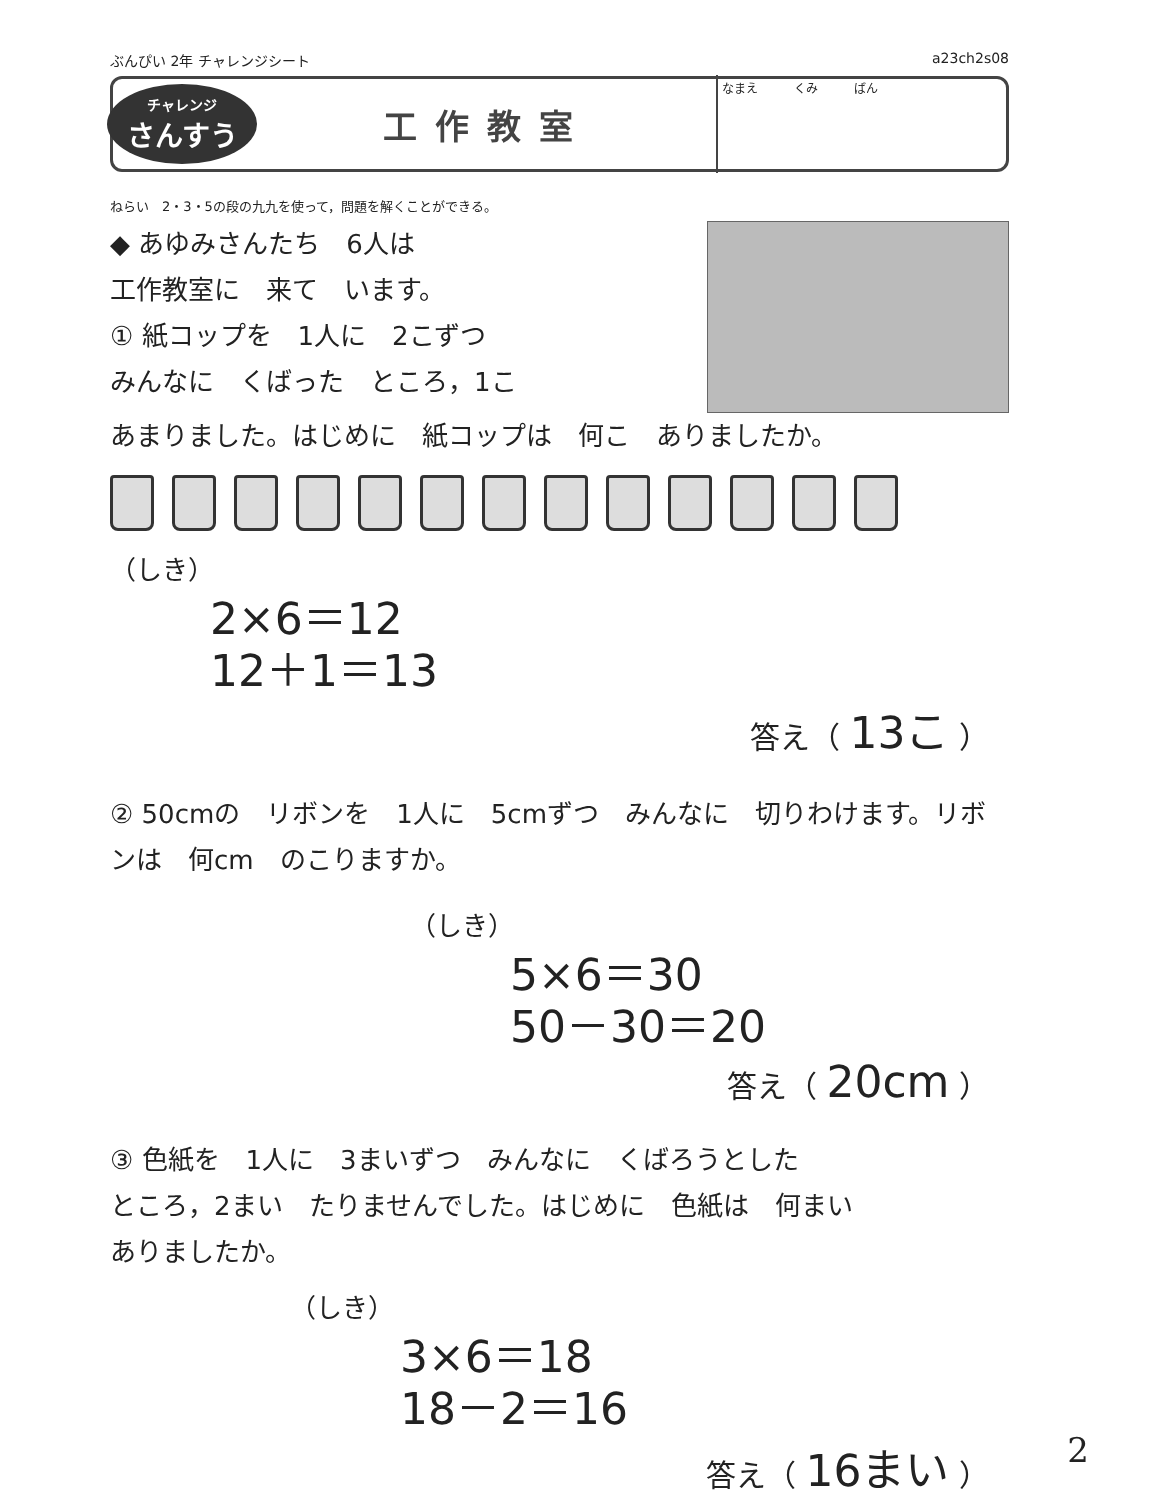ぶんぴい 2年 チャレンジシート a23ch2s08
チャレンジ
さんすう
工作教室
なまえ　　　くみ　　　ばん
ねらい　2・3・5の段の九九を使って，問題を解くことができる。
◆ あゆみさんたち　6人は
工作教室に　来て　います。
① 紙コップを　1人に　2こずつ
みんなに　くばった　ところ，1こ
あまりました。はじめに　紙コップは　何こ　ありましたか。
（しき）
2×6＝12
12＋1＝13
答え（ 13こ ）
② 50cmの　リボンを　1人に　5cmずつ　みんなに　切りわけます。リボンは　何cm　のこりますか。
（しき）
5×6＝30
50－30＝20
答え（ 20cm ）
③ 色紙を　1人に　3まいずつ　みんなに　くばろうとした
ところ，2まい　たりませんでした。はじめに　色紙は　何まい
ありましたか。
（しき）
3×6＝18
18－2＝16
答え（ 16まい ）
2